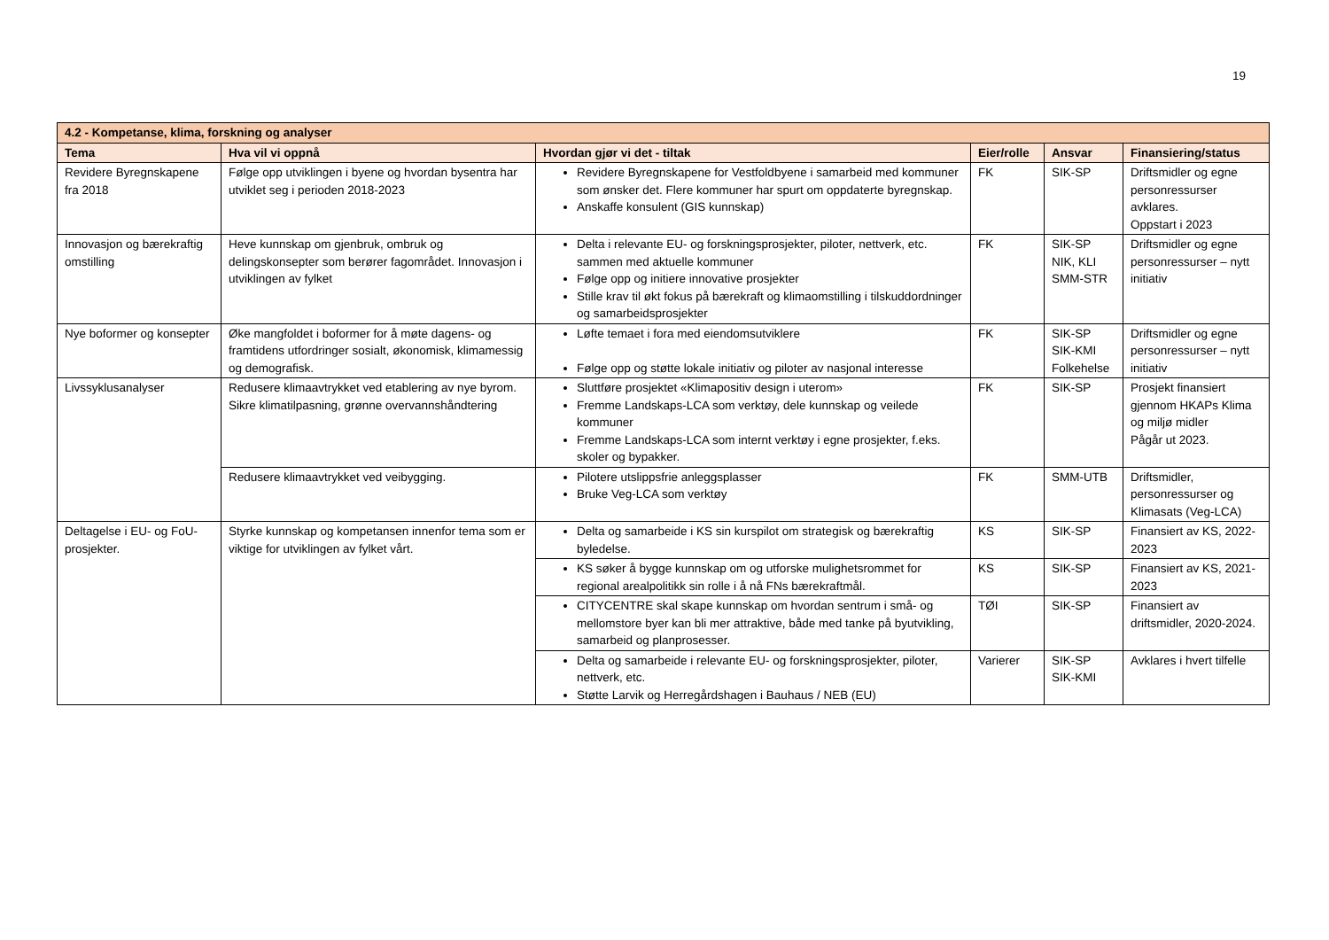19
| 4.2 - Kompetanse, klima, forskning og analyser | | | | | |
| --- | --- | --- | --- | --- | --- |
| Tema | Hva vil vi oppnå | Hvordan gjør vi det - tiltak | Eier/rolle | Ansvar | Finansiering/status |
| Revidere Byregnskapene fra 2018 | Følge opp utviklingen i byene og hvordan bysentra har utviklet seg i perioden 2018-2023 | Revidere Byregnskapene for Vestfoldbyene i samarbeid med kommuner som ønsker det. Flere kommuner har spurt om oppdaterte byregnskap. Anskaffe konsulent (GIS kunnskap) | FK | SIK-SP | Driftsmidler og egne personressurser avklares. Oppstart i 2023 |
| Innovasjon og bærekraftig omstilling | Heve kunnskap om gjenbruk, ombruk og delingskonsepter som berører fagområdet. Innovasjon i utviklingen av fylket | Delta i relevante EU- og forskningsprosjekter, piloter, nettverk, etc. sammen med aktuelle kommuner Følge opp og initiere innovative prosjekter Stille krav til økt fokus på bærekraft og klimaomstilling i tilskuddordninger og samarbeidsprosjekter | FK | SIK-SP NIK, KLI SMM-STR | Driftsmidler og egne personressurser – nytt initiativ |
| Nye boformer og konsepter | Øke mangfoldet i boformer for å møte dagens- og framtidens utfordringer sosialt, økonomisk, klimamessig og demografisk. | Løfte temaet i fora med eiendomsutviklere Følge opp og støtte lokale initiativ og piloter av nasjonal interesse | FK | SIK-SP SIK-KMI Folkehelse | Driftsmidler og egne personressurser – nytt initiativ |
| Livssyklusanalyser | Redusere klimaavtrykket ved etablering av nye byrom. Sikre klimatilpasning, grønne overvannshåndtering | Sluttføre prosjektet «Klimapositiv design i uterom» Fremme Landskaps-LCA som verktøy, dele kunnskap og veilede kommuner Fremme Landskaps-LCA som internt verktøy i egne prosjekter, f.eks. skoler og bypakker. | FK | SIK-SP | Prosjekt finansiert gjennom HKAPs Klima og miljø midler Pågår ut 2023. |
| | Redusere klimaavtrykket ved veibygging. | Pilotere utslippsfrie anleggsplasser Bruke Veg-LCA som verktøy | FK | SMM-UTB | Driftsmidler, personressurser og Klimasats (Veg-LCA) |
| Deltagelse i EU- og FoU-prosjekter. | Styrke kunnskap og kompetansen innenfor tema som er viktige for utviklingen av fylket vårt. | Delta og samarbeide i KS sin kurspilot om strategisk og bærekraftig byledelse. | KS | SIK-SP | Finansiert av KS, 2022-2023 |
| | | KS søker å bygge kunnskap om og utforske mulighetsrommet for regional arealpolitikk sin rolle i å nå FNs bærekraftmål. | KS | SIK-SP | Finansiert av KS, 2021-2023 |
| | | CITYCENTRE skal skape kunnskap om hvordan sentrum i små- og mellomstore byer kan bli mer attraktive, både med tanke på byutvikling, samarbeid og planprosesser. | TØI | SIK-SP | Finansiert av driftsmidler, 2020-2024. |
| | | Delta og samarbeide i relevante EU- og forskningsprosjekter, piloter, nettverk, etc. Støtte Larvik og Herregårdshagen i Bauhaus / NEB (EU) | Varierer | SIK-SP SIK-KMI | Avklares i hvert tilfelle |